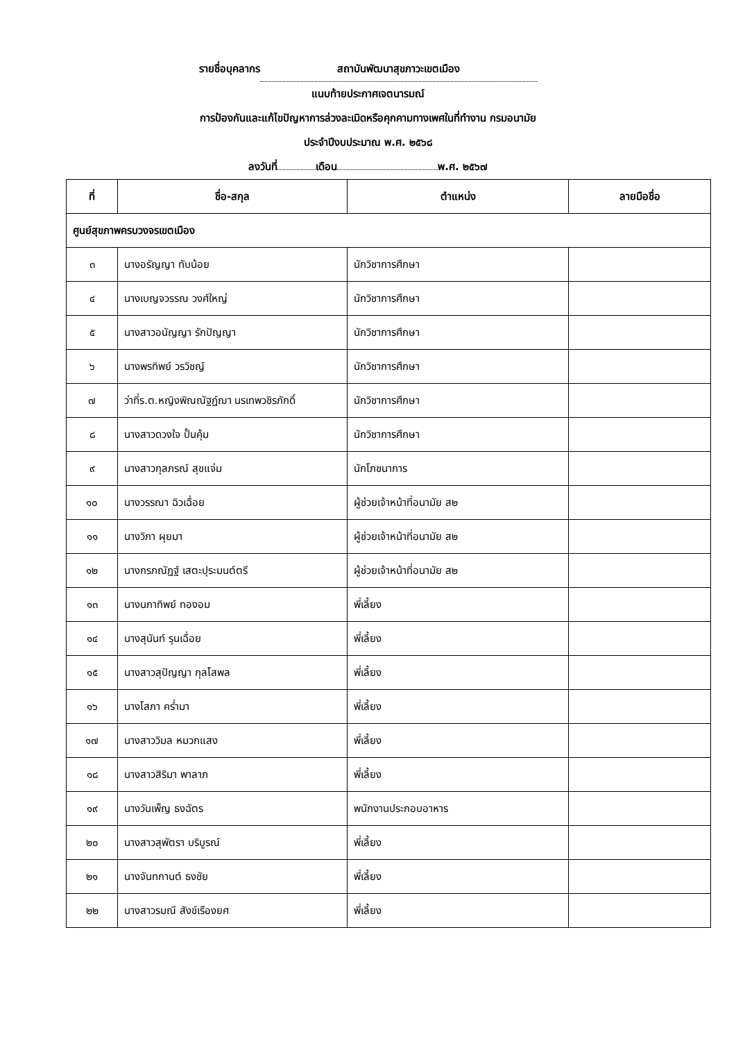รายชื่อบุคลากร สถาบันพัฒนาสุขภาวะเขตเมือง
แนบท้ายประกาศเจตนารมณ์
การป้องกันและแก้ไขปัญหาการล่วงละเมิดหรือคุกคามทางเพศในที่ทำงาน กรมอนามัย
ประจำปีงบประมาณ พ.ศ. ๒๕๖๘
ลงวันที่ เดือน พ.ศ. ๒๕๖๗
| ที่ | ชื่อ-สกุล | ตำแหน่ง | ลายมือชื่อ |
| --- | --- | --- | --- |
| ศูนย์สุขภาพครบวงจรเขตเมือง | | | |
| ๓ | นางอรัญญา ทับน้อย | นักวิชาการศึกษา | |
| ๔ | นางเบญจวรรณ วงศ์ใหญ่ | นักวิชาการศึกษา | |
| ๕ | นางสาวอนัญญา รักปัญญา | นักวิชาการศึกษา | |
| ๖ | นางพรทิพย์ วรวิชญ์ | นักวิชาการศึกษา | |
| ๗ | ว่าที่ร.ต.หญิงพิณณัฐฏ์ฌา นรเทพวชิรภักดิ์ | นักวิชาการศึกษา | |
| ๘ | นางสาวดวงใจ ปั้นคุ้ม | นักวิชาการศึกษา | |
| ๙ | นางสาวกุลภรณ์ สุขแจ่ม | นักโภชนาการ | |
| ๑๐ | นางวรรณา ฉิวเฉื่อย | ผู้ช่วยเจ้าหน้าที่อนามัย ส๒ | |
| ๑๑ | นางวิภา ผุยมา | ผู้ช่วยเจ้าหน้าที่อนามัย ส๒ | |
| ๑๒ | นางกรภณัฏฐ์ เสตะปุระมนต์ตรี | ผู้ช่วยเจ้าหน้าที่อนามัย ส๒ | |
| ๑๓ | นางนภาทิพย์ ทองอม | พี่เลี้ยง | |
| ๑๔ | นางสุนันท์ รุนเฉื่อย | พี่เลี้ยง | |
| ๑๕ | นางสาวสุปัญญา กุลโสพล | พี่เลี้ยง | |
| ๑๖ | นางโสภา คร่ำมา | พี่เลี้ยง | |
| ๑๗ | นางสาววิมล หมวกแสง | พี่เลี้ยง | |
| ๑๘ | นางสาวสิริมา พาลาภ | พี่เลี้ยง | |
| ๑๙ | นางวันเพ็ญ ธงฉัตร | พนักงานประกอบอาหาร | |
| ๒๐ | นางสาวสุพัตรา บริบูรณ์ | พี่เลี้ยง | |
| ๒๑ | นางจันทกานต์ ธงชัย | พี่เลี้ยง | |
| ๒๒ | นางสาวรมณี สังข์เรืองยศ | พี่เลี้ยง | |